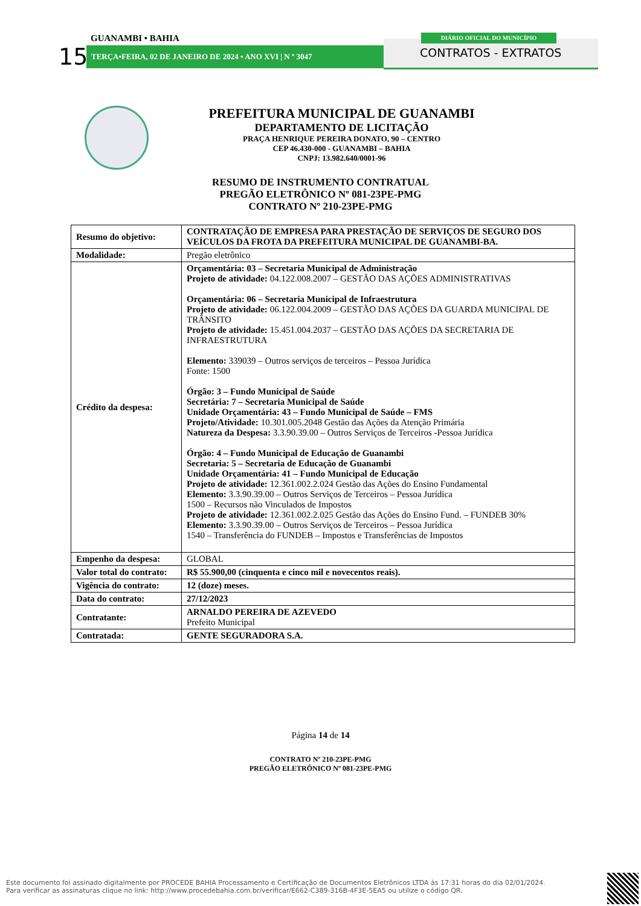GUANAMBI • BAHIA
15 TERÇA•FEIRA, 02 DE JANEIRO DE 2024 • ANO XVI | N º 3047
DIÁRIO OFICIAL DO MUNICÍPIO
CONTRATOS - EXTRATOS
PREFEITURA MUNICIPAL DE GUANAMBI
DEPARTAMENTO DE LICITAÇÃO
PRAÇA HENRIQUE PEREIRA DONATO, 90 – CENTRO
CEP 46.430-000 - GUANAMBI – BAHIA
CNPJ: 13.982.640/0001-96
RESUMO DE INSTRUMENTO CONTRATUAL
PREGÃO ELETRÔNICO Nº 081-23PE-PMG
CONTRATO Nº 210-23PE-PMG
| Resumo do objetivo: | CONTRATAÇÃO DE EMPRESA PARA PRESTAÇÃO DE SERVIÇOS DE SEGURO DOS VEÍCULOS DA FROTA DA PREFEITURA MUNICIPAL DE GUANAMBI-BA. |
| Modalidade: | Pregão eletrônico |
| Crédito da despesa: | Orçamentária: 03 – Secretaria Municipal de Administração Projeto de atividade: 04.122.008.2007 – GESTÃO DAS AÇÕES ADMINISTRATIVAS Orçamentária: 06 – Secretaria Municipal de Infraestrutura Projeto de atividade: 06.122.004.2009 – GESTÃO DAS AÇÕES DA GUARDA MUNICIPAL DE TRÂNSITO Projeto de atividade: 15.451.004.2037 – GESTÃO DAS AÇÕES DA SECRETARIA DE INFRAESTRUTURA Elemento: 339039 – Outros serviços de terceiros – Pessoa Jurídica Fonte: 1500 Órgão: 3 – Fundo Municipal de Saúde Secretária: 7 – Secretaria Municipal de Saúde Unidade Orçamentária: 43 – Fundo Municipal de Saúde – FMS Projeto/Atividade: 10.301.005.2048 Gestão das Ações da Atenção Primária Natureza da Despesa: 3.3.90.39.00 – Outros Serviços de Terceiros -Pessoa Jurídica Órgão: 4 – Fundo Municipal de Educação de Guanambi Secretaria: 5 – Secretaria de Educação de Guanambi Unidade Orçamentária: 41 – Fundo Municipal de Educação Projeto de atividade: 12.361.002.2.024 Gestão das Ações do Ensino Fundamental Elemento: 3.3.90.39.00 – Outros Serviços de Terceiros – Pessoa Jurídica 1500 – Recursos não Vinculados de Impostos Projeto de atividade: 12.361.002.2.025 Gestão das Ações do Ensino Fund. – FUNDEB 30% Elemento: 3.3.90.39.00 – Outros Serviços de Terceiros – Pessoa Jurídica 1540 – Transferência do FUNDEB – Impostos e Transferências de Impostos |
| Empenho da despesa: | GLOBAL |
| Valor total do contrato: | R$ 55.900,00 (cinquenta e cinco mil e novecentos reais). |
| Vigência do contrato: | 12 (doze) meses. |
| Data do contrato: | 27/12/2023 |
| Contratante: | ARNALDO PEREIRA DE AZEVEDO Prefeito Municipal |
| Contratada: | GENTE SEGURADORA S.A. |
Página 14 de 14
CONTRATO Nº 210-23PE-PMG
PREGÃO ELETRÔNICO Nº 081-23PE-PMG
Este documento foi assinado digitalmente por PROCEDE BAHIA Processamento e Certificação de Documentos Eletrônicos LTDA às 17:31 horas do dia 02/01/2024.
Para verificar as assinaturas clique no link: http://www.procedebahia.com.br/verificar/E662-C389-316B-4F3E-5EA5 ou utilize o código QR.